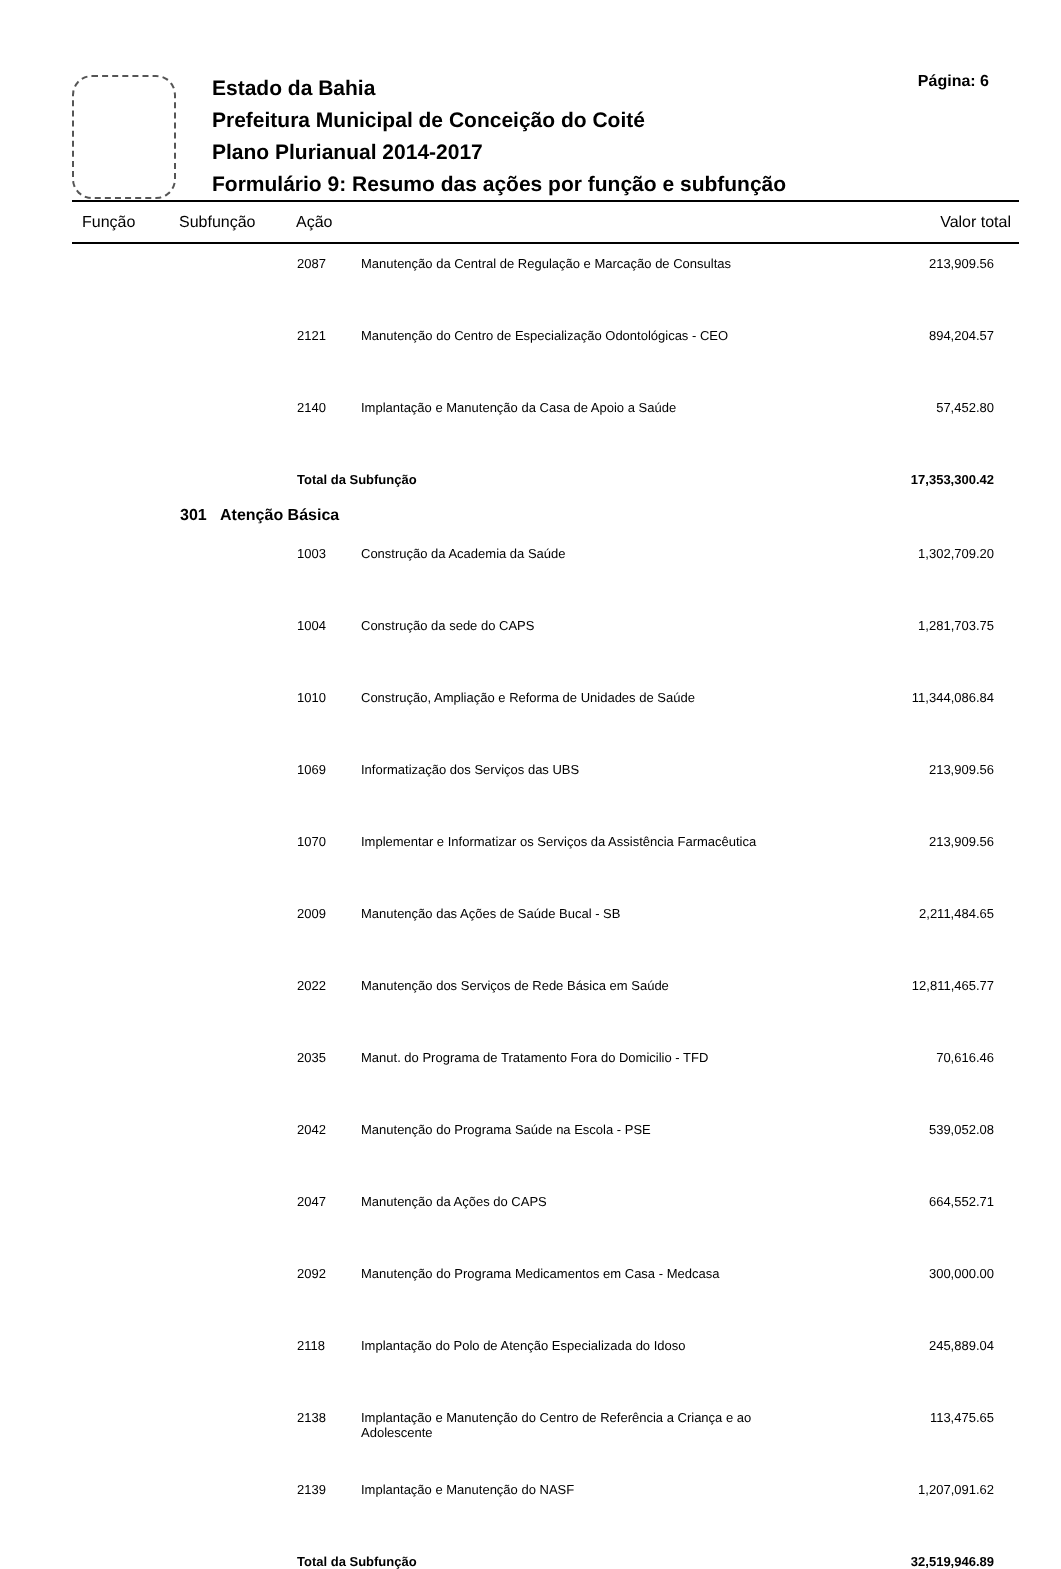Estado da Bahia
Prefeitura Municipal de Conceição do Coité
Plano Plurianual 2014-2017
Formulário 9: Resumo das ações por função e subfunção
Página: 6
Função Subfunção Ação Valor total
| 2087 | Manutenção da Central de Regulação e Marcação de Consultas | 213,909.56 |
| 2121 | Manutenção do Centro de Especialização Odontológicas - CEO | 894,204.57 |
| 2140 | Implantação e Manutenção da Casa de Apoio a Saúde | 57,452.80 |
| Total da Subfunção | | 17,353,300.42 |
| 301 Atenção Básica | | |
| 1003 | Construção da Academia da Saúde | 1,302,709.20 |
| 1004 | Construção da sede do CAPS | 1,281,703.75 |
| 1010 | Construção, Ampliação e Reforma de Unidades de Saúde | 11,344,086.84 |
| 1069 | Informatização dos Serviços das UBS | 213,909.56 |
| 1070 | Implementar e Informatizar os Serviços da Assistência Farmacêutica | 213,909.56 |
| 2009 | Manutenção das Ações de Saúde Bucal - SB | 2,211,484.65 |
| 2022 | Manutenção dos Serviços de Rede Básica em Saúde | 12,811,465.77 |
| 2035 | Manut. do Programa de Tratamento Fora do Domicilio - TFD | 70,616.46 |
| 2042 | Manutenção do Programa Saúde na Escola - PSE | 539,052.08 |
| 2047 | Manutenção da Ações do CAPS | 664,552.71 |
| 2092 | Manutenção do Programa Medicamentos em Casa - Medcasa | 300,000.00 |
| 2118 | Implantação do Polo de Atenção Especializada do Idoso | 245,889.04 |
| 2138 | Implantação e Manutenção do Centro de Referência a Criança e ao Adolescente | 113,475.65 |
| 2139 | Implantação e Manutenção do NASF | 1,207,091.62 |
| Total da Subfunção | | 32,519,946.89 |